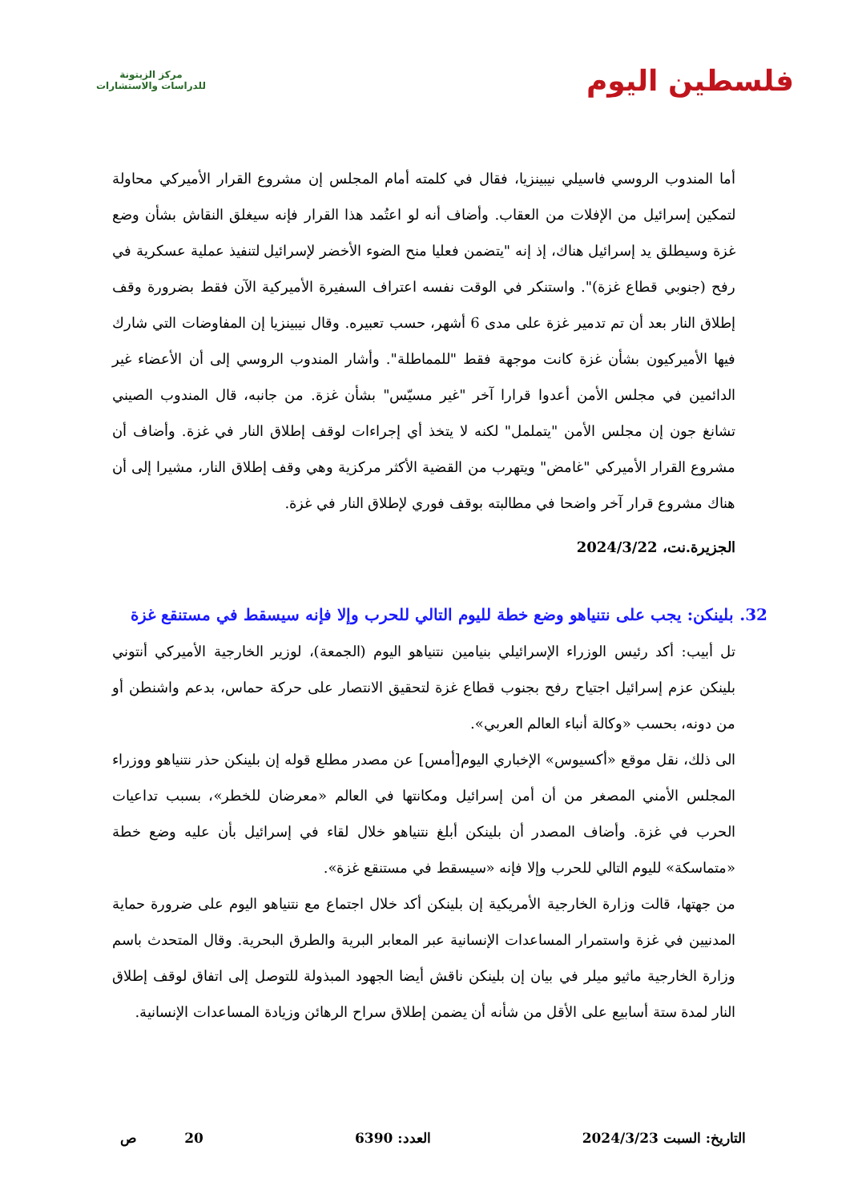فلسطين اليوم
مركز الزيتونة
للدراسات والاستشارات
أما المندوب الروسي فاسيلي نيبينزيا، فقال في كلمته أمام المجلس إن مشروع القرار الأميركي محاولة لتمكين إسرائيل من الإفلات من العقاب. وأضاف أنه لو اعتُمد هذا القرار فإنه سيغلق النقاش بشأن وضع غزة وسيطلق يد إسرائيل هناك، إذ إنه "يتضمن فعليا منح الضوء الأخضر لإسرائيل لتنفيذ عملية عسكرية في رفح (جنوبي قطاع غزة)". واستنكر في الوقت نفسه اعتراف السفيرة الأميركية الآن فقط بضرورة وقف إطلاق النار بعد أن تم تدمير غزة على مدى 6 أشهر، حسب تعبيره. وقال نيبينزيا إن المفاوضات التي شارك فيها الأميركيون بشأن غزة كانت موجهة فقط "للمماطلة". وأشار المندوب الروسي إلى أن الأعضاء غير الدائمين في مجلس الأمن أعدوا قرارا آخر "غير مسيّس" بشأن غزة. من جانبه، قال المندوب الصيني تشانغ جون إن مجلس الأمن "يتململ" لكنه لا يتخذ أي إجراءات لوقف إطلاق النار في غزة. وأضاف أن مشروع القرار الأميركي "غامض" ويتهرب من القضية الأكثر مركزية وهي وقف إطلاق النار، مشيرا إلى أن هناك مشروع قرار آخر واضحا في مطالبته بوقف فوري لإطلاق النار في غزة.
الجزيرة.نت، 2024/3/22
32. بلينكن: يجب على نتنياهو وضع خطة لليوم التالي للحرب وإلا فإنه سيسقط في مستنقع غزة
تل أبيب: أكد رئيس الوزراء الإسرائيلي بنيامين نتنياهو اليوم (الجمعة)، لوزير الخارجية الأميركي أنتوني بلينكن عزم إسرائيل اجتياح رفح بجنوب قطاع غزة لتحقيق الانتصار على حركة حماس، بدعم واشنطن أو من دونه، بحسب «وكالة أنباء العالم العربي».
الى ذلك، نقل موقع «أكسيوس» الإخباري اليوم[أمس] عن مصدر مطلع قوله إن بلينكن حذر نتنياهو ووزراء المجلس الأمني المصغر من أن أمن إسرائيل ومكانتها في العالم «معرضان للخطر»، بسبب تداعيات الحرب في غزة. وأضاف المصدر أن بلينكن أبلغ نتنياهو خلال لقاء في إسرائيل بأن عليه وضع خطة «متماسكة» لليوم التالي للحرب وإلا فإنه «سيسقط في مستنقع غزة».
من جهتها، قالت وزارة الخارجية الأمريكية إن بلينكن أكد خلال اجتماع مع نتنياهو اليوم على ضرورة حماية المدنيين في غزة واستمرار المساعدات الإنسانية عبر المعابر البرية والطرق البحرية. وقال المتحدث باسم وزارة الخارجية ماثيو ميلر في بيان إن بلينكن ناقش أيضا الجهود المبذولة للتوصل إلى اتفاق لوقف إطلاق النار لمدة ستة أسابيع على الأقل من شأنه أن يضمن إطلاق سراح الرهائن وزيادة المساعدات الإنسانية.
التاريخ: السبت 2024/3/23 العدد: 6390 20 ص